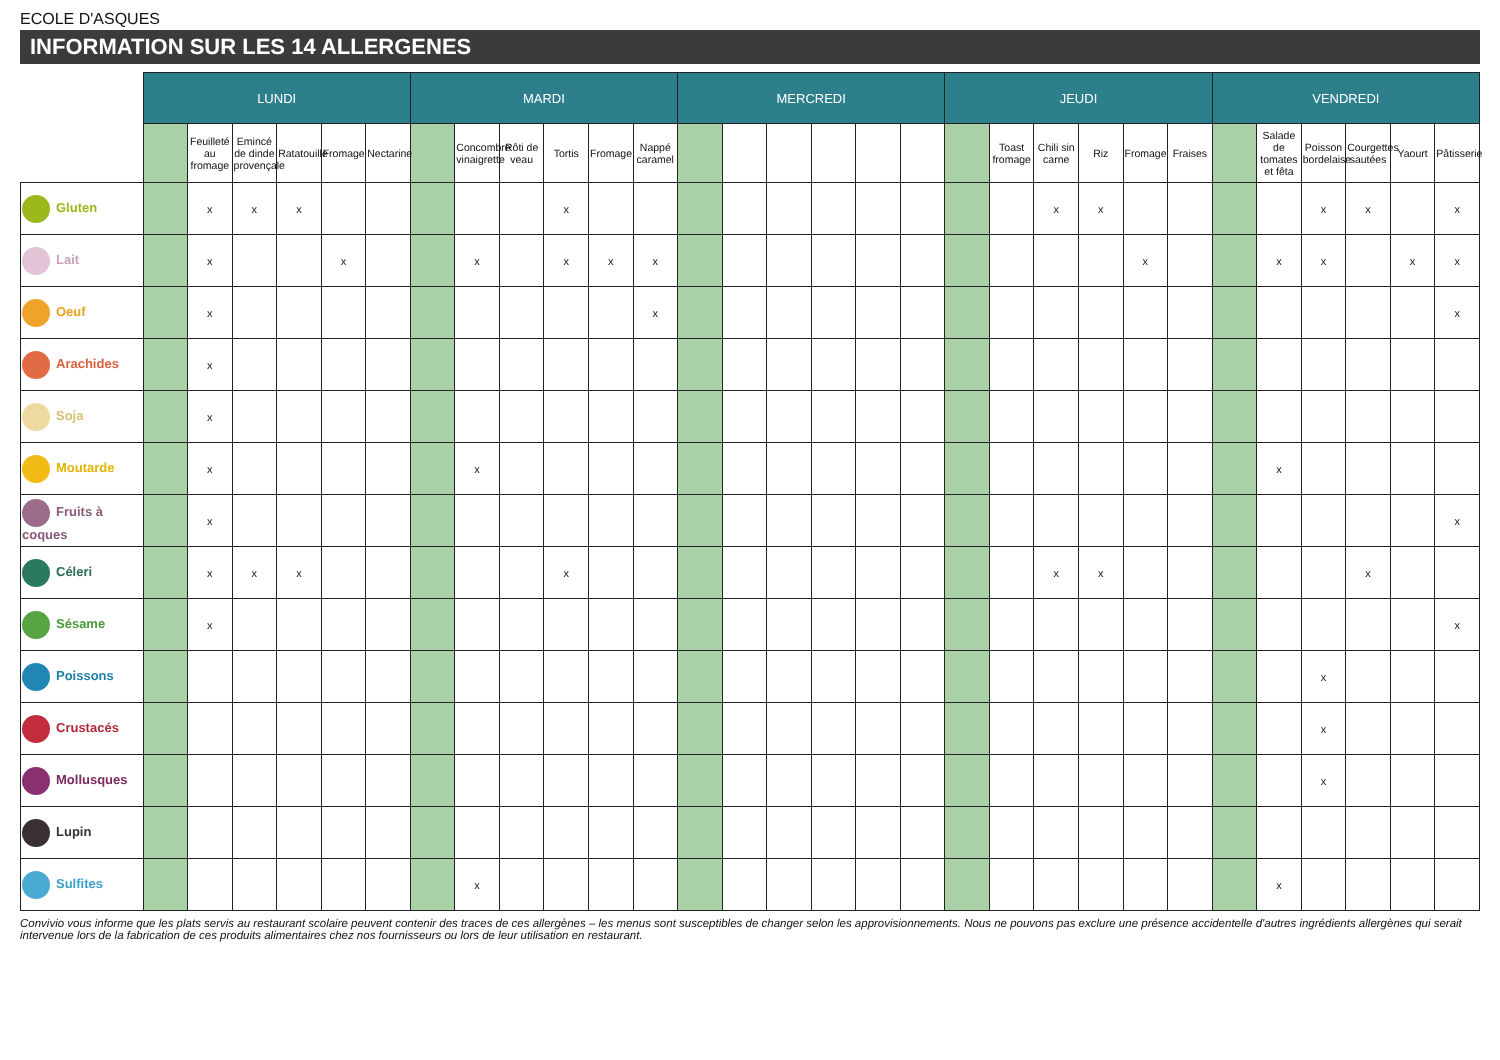ECOLE D'ASQUES
INFORMATION SUR LES 14 ALLERGENES
| | LUNDI | | | | | | MARDI | | | | | | MERCREDI | | | | | | JEUDI | | | | | | VENDREDI | | | | | |
| --- | --- | --- | --- | --- | --- | --- | --- | --- | --- | --- | --- | --- | --- | --- | --- | --- | --- | --- | --- | --- | --- | --- | --- | --- | --- | --- | --- | --- | --- | --- |
| | | Feuilleté au fromage | Emincé de dinde provençale | Ratatouille | Fromage | Nectarine | | Concombre vinaigrette | Rôti de veau | Tortis | Fromage | Nappé caramel | | | | | | | | Toast fromage | Chili sin carne | Riz | Fromage | Fraises | | Salade de tomates et fêta | Poisson bordelaise | Courgettes sautées | Yaourt | Pâtisserie |
| Gluten | | x | x | x | | | | | | x | | | | | | | | | | | x | x | | | | | x | x | | x |
| Lait | | x | | | x | | | x | | x | x | x | | | | | | | | | | | x | | | x | x | | x | x |
| Oeuf | | x | | | | | | | | | | x | | | | | | | | | | | | | | | | | | x |
| Arachides | | x | | | | | | | | | | | | | | | | | | | | | | | | | | | | |
| Soja | | x | | | | | | | | | | | | | | | | | | | | | | | | | | | | |
| Moutarde | | x | | | | | | x | | | | | | | | | | | | | | | | | | x | | | | |
| Fruits à coques | | x | | | | | | | | | | | | | | | | | | | | | | | | | | | | x |
| Céleri | | x | x | x | | | | | | x | | | | | | | | | | | x | x | | | | | | x | | |
| Sésame | | x | | | | | | | | | | | | | | | | | | | | | | | | | | | | x |
| Poissons | | | | | | | | | | | | | | | | | | | | | | | | | | | x | | | |
| Crustacés | | | | | | | | | | | | | | | | | | | | | | | | | | | x | | | |
| Mollusques | | | | | | | | | | | | | | | | | | | | | | | | | | | x | | | |
| Lupin | | | | | | | | | | | | | | | | | | | | | | | | | | | | | | |
| Sulfites | | | | | | | | x | | | | | | | | | | | | | | | | | | x | | | | |
Convivio vous informe que les plats servis au restaurant scolaire peuvent contenir des traces de ces allergènes – les menus sont susceptibles de changer selon les approvisionnements. Nous ne pouvons pas exclure une présence accidentelle d'autres ingrédients allergènes qui serait intervenue lors de la fabrication de ces produits alimentaires chez nos fournisseurs ou lors de leur utilisation en restaurant.